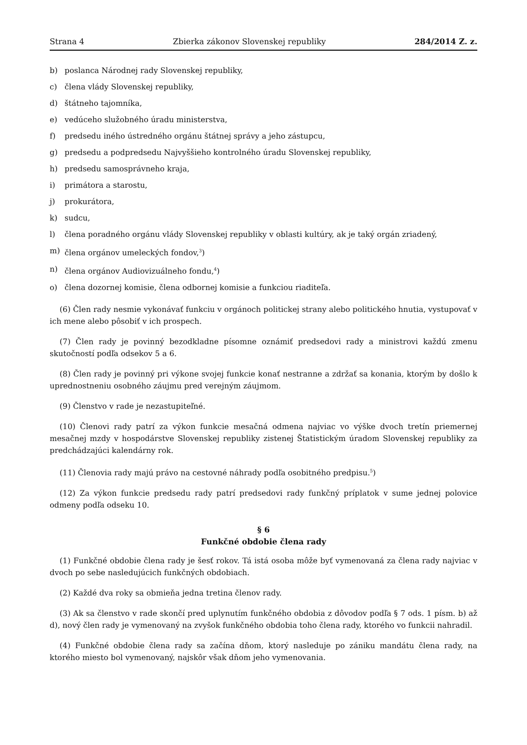Strana 4 Zbierka zákonov Slovenskej republiky 284/2014 Z. z.
b) poslanca Národnej rady Slovenskej republiky,
c) člena vlády Slovenskej republiky,
d) štátneho tajomníka,
e) vedúceho služobného úradu ministerstva,
f) predsedu iného ústredného orgánu štátnej správy a jeho zástupcu,
g) predsedu a podpredsedu Najvyššieho kontrolného úradu Slovenskej republiky,
h) predsedu samosprávneho kraja,
i) primátora a starostu,
j) prokurátora,
k) sudcu,
l) člena poradného orgánu vlády Slovenskej republiky v oblasti kultúry, ak je taký orgán zriadený,
m) člena orgánov umeleckých fondov,<sup>3</sup>)
n) člena orgánov Audiovizuálneho fondu,<sup>4</sup>)
o) člena dozornej komisie, člena odbornej komisie a funkciou riaditeľa.
(6) Člen rady nesmie vykonávať funkciu v orgánoch politickej strany alebo politického hnutia, vystupovať v ich mene alebo pôsobiť v ich prospech.
(7) Člen rady je povinný bezodkladne písomne oznámiť predsedovi rady a ministrovi každú zmenu skutočností podľa odsekov 5 a 6.
(8) Člen rady je povinný pri výkone svojej funkcie konať nestranne a zdržať sa konania, ktorým by došlo k uprednostneniu osobného záujmu pred verejným záujmom.
(9) Členstvo v rade je nezastupiteľné.
(10) Členovi rady patrí za výkon funkcie mesačná odmena najviac vo výške dvoch tretín priemernej mesačnej mzdy v hospodárstve Slovenskej republiky zistenej Štatistickým úradom Slovenskej republiky za predchádzajúci kalendárny rok.
(11) Členovia rady majú právo na cestovné náhrady podľa osobitného predpisu.<sup>5</sup>)
(12) Za výkon funkcie predsedu rady patrí predsedovi rady funkčný príplatok v sume jednej polovice odmeny podľa odseku 10.
§ 6
Funkčné obdobie člena rady
(1) Funkčné obdobie člena rady je šesť rokov. Tá istá osoba môže byť vymenovaná za člena rady najviac v dvoch po sebe nasledujúcich funkčných obdobiach.
(2) Každé dva roky sa obmieňa jedna tretina členov rady.
(3) Ak sa členstvo v rade skončí pred uplynutím funkčného obdobia z dôvodov podľa § 7 ods. 1 písm. b) až d), nový člen rady je vymenovaný na zvyšok funkčného obdobia toho člena rady, ktorého vo funkcii nahradil.
(4) Funkčné obdobie člena rady sa začína dňom, ktorý nasleduje po zániku mandátu člena rady, na ktorého miesto bol vymenovaný, najskôr však dňom jeho vymenovania.